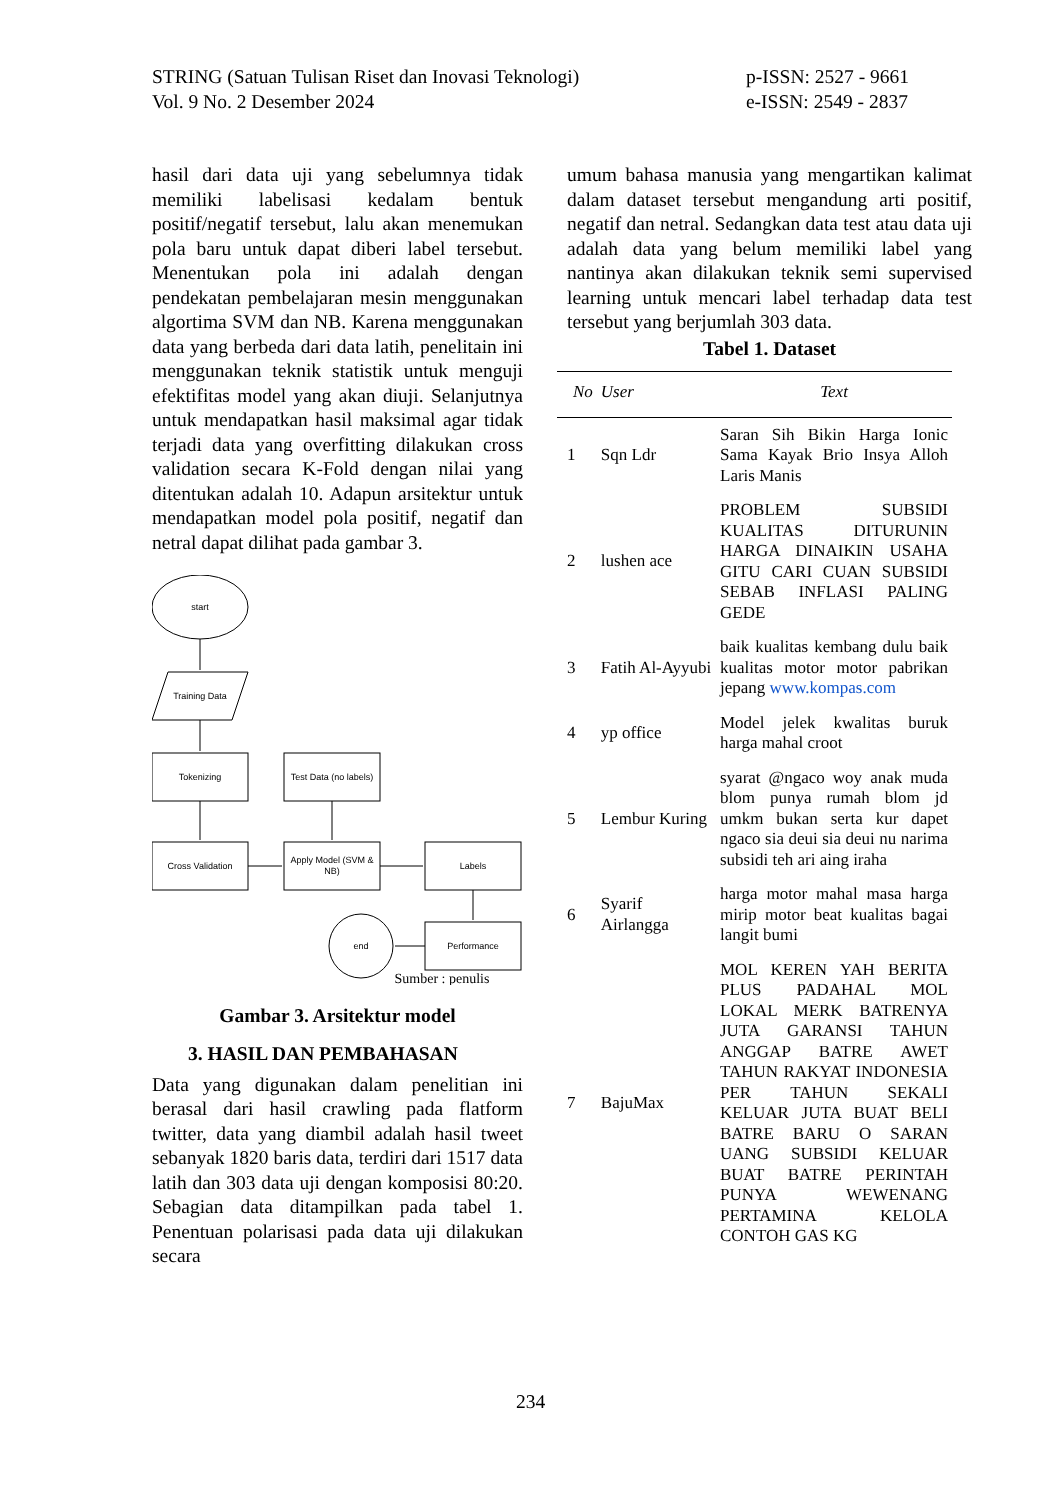STRING (Satuan Tulisan Riset dan Inovasi Teknologi)
Vol. 9 No. 2 Desember 2024
p-ISSN: 2527 - 9661
e-ISSN: 2549 - 2837
hasil dari data uji yang sebelumnya tidak memiliki labelisasi kedalam bentuk positif/negatif tersebut, lalu akan menemukan pola baru untuk dapat diberi label tersebut. Menentukan pola ini adalah dengan pendekatan pembelajaran mesin menggunakan algortima SVM dan NB. Karena menggunakan data yang berbeda dari data latih, penelitain ini menggunakan teknik statistik untuk menguji efektifitas model yang akan diuji. Selanjutnya untuk mendapatkan hasil maksimal agar tidak terjadi data yang overfitting dilakukan cross validation secara K-Fold dengan nilai yang ditentukan adalah 10. Adapun arsitektur untuk mendapatkan model pola positif, negatif dan netral dapat dilihat pada gambar 3.
start
Training Data
Tokenizing
Test Data (no labels)
Cross Validation
Apply Model (SVM &
NB)
Labels
Performance
end
Sumber : penulis
Gambar 3. Arsitektur model
3. HASIL DAN PEMBAHASAN
Data yang digunakan dalam penelitian ini berasal dari hasil crawling pada flatform twitter, data yang diambil adalah hasil tweet sebanyak 1820 baris data, terdiri dari 1517 data latih dan 303 data uji dengan komposisi 80:20. Sebagian data ditampilkan pada tabel 1. Penentuan polarisasi pada data uji dilakukan secara
umum bahasa manusia yang mengartikan kalimat dalam dataset tersebut mengandung arti positif, negatif dan netral. Sedangkan data test atau data uji adalah data yang belum memiliki label yang nantinya akan dilakukan teknik semi supervised learning untuk mencari label terhadap data test tersebut yang berjumlah 303 data.
Tabel 1. Dataset
| No | User | Text |
| --- | --- | --- |
| 1 | Sqn Ldr | Saran Sih Bikin Harga Ionic Sama Kayak Brio Insya Alloh Laris Manis |
| 2 | lushen ace | PROBLEM SUBSIDI KUALITAS DITURUNIN HARGA DINAIKIN USAHA GITU CARI CUAN SUBSIDI SEBAB INFLASI PALING GEDE |
| 3 | Fatih Al-Ayyubi | baik kualitas kembang dulu baik kualitas motor motor pabrikan jepang www.kompas.com |
| 4 | yp office | Model jelek kwalitas buruk harga mahal croot |
| 5 | Lembur Kuring | syarat @ngaco woy anak muda blom punya rumah blom jd umkm bukan serta kur dapet ngaco sia deui sia deui nu narima subsidi teh ari aing iraha |
| 6 | Syarif Airlangga | harga motor mahal masa harga mirip motor beat kualitas bagai langit bumi |
| 7 | BajuMax | MOL KEREN YAH BERITA PLUS PADAHAL MOL LOKAL MERK BATRENYA JUTA GARANSI TAHUN ANGGAP BATRE AWET TAHUN RAKYAT INDONESIA PER TAHUN SEKALI KELUAR JUTA BUAT BELI BATRE BARU O SARAN UANG SUBSIDI KELUAR BUAT BATRE PERINTAH PUNYA WEWENANG PERTAMINA KELOLA CONTOH GAS KG |
234